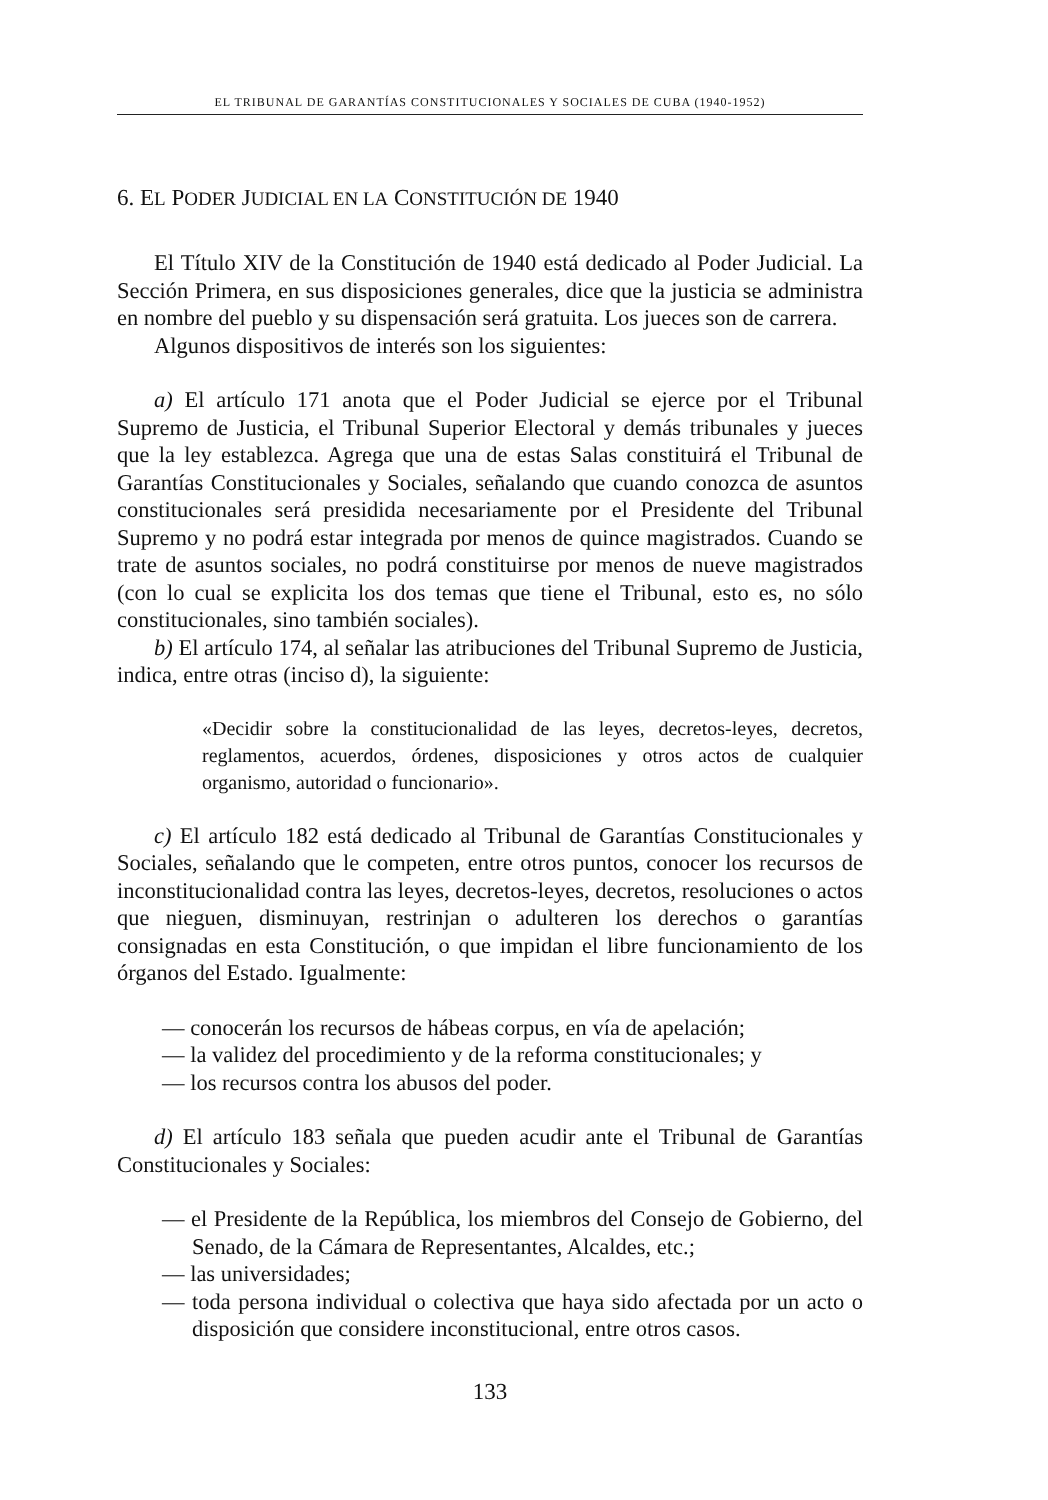EL TRIBUNAL DE GARANTÍAS CONSTITUCIONALES Y SOCIALES DE CUBA (1940-1952)
6. EL PODER JUDICIAL EN LA CONSTITUCIÓN DE 1940
El Título XIV de la Constitución de 1940 está dedicado al Poder Judicial. La Sección Primera, en sus disposiciones generales, dice que la justicia se administra en nombre del pueblo y su dispensación será gratuita. Los jueces son de carrera.
Algunos dispositivos de interés son los siguientes:
a) El artículo 171 anota que el Poder Judicial se ejerce por el Tribunal Supremo de Justicia, el Tribunal Superior Electoral y demás tribunales y jueces que la ley establezca. Agrega que una de estas Salas constituirá el Tribunal de Garantías Constitucionales y Sociales, señalando que cuando conozca de asuntos constitucionales será presidida necesariamente por el Presidente del Tribunal Supremo y no podrá estar integrada por menos de quince magistrados. Cuando se trate de asuntos sociales, no podrá constituirse por menos de nueve magistrados (con lo cual se explicita los dos temas que tiene el Tribunal, esto es, no sólo constitucionales, sino también sociales).
b) El artículo 174, al señalar las atribuciones del Tribunal Supremo de Justicia, indica, entre otras (inciso d), la siguiente:
«Decidir sobre la constitucionalidad de las leyes, decretos-leyes, decretos, reglamentos, acuerdos, órdenes, disposiciones y otros actos de cualquier organismo, autoridad o funcionario».
c) El artículo 182 está dedicado al Tribunal de Garantías Constitucionales y Sociales, señalando que le competen, entre otros puntos, conocer los recursos de inconstitucionalidad contra las leyes, decretos-leyes, decretos, resoluciones o actos que nieguen, disminuyan, restrinjan o adulteren los derechos o garantías consignadas en esta Constitución, o que impidan el libre funcionamiento de los órganos del Estado. Igualmente:
— conocerán los recursos de hábeas corpus, en vía de apelación;
— la validez del procedimiento y de la reforma constitucionales; y
— los recursos contra los abusos del poder.
d) El artículo 183 señala que pueden acudir ante el Tribunal de Garantías Constitucionales y Sociales:
— el Presidente de la República, los miembros del Consejo de Gobierno, del Senado, de la Cámara de Representantes, Alcaldes, etc.;
— las universidades;
— toda persona individual o colectiva que haya sido afectada por un acto o disposición que considere inconstitucional, entre otros casos.
133